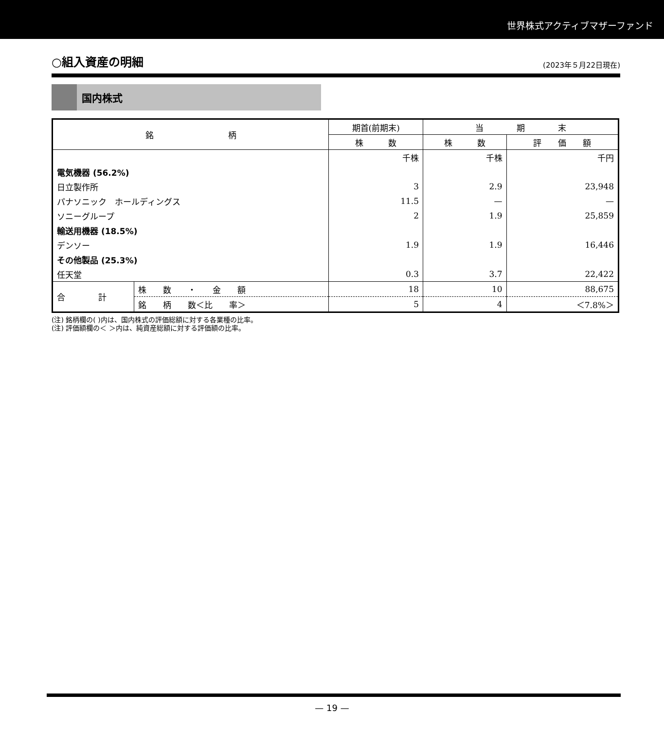世界株式アクティブマザーファンド
○組入資産の明細 (2023年５月22日現在)
国内株式
| 銘 柄 | | 期首(前期末) | 当 期 末 | |
| --- | --- | --- | --- | --- |
| | | 株 数 | 株 数 | 評 価 額 |
| | | 千株 | 千株 | 千円 |
| 電気機器 (56.2%) | | | | |
| 日立製作所 | | 3 | 2.9 | 23,948 |
| パナソニック ホールディングス | | 11.5 | — | — |
| ソニーグループ | | 2 | 1.9 | 25,859 |
| 輸送用機器 (18.5%) | | | | |
| デンソー | | 1.9 | 1.9 | 16,446 |
| その他製品 (25.3%) | | | | |
| 任天堂 | | 0.3 | 3.7 | 22,422 |
| 合 計 | 株 数 ・ 金 額 | 18 | 10 | 88,675 |
| | 銘 柄 数＜比 率＞ | 5 | 4 | ＜7.8%＞ |
(注) 銘柄欄の( )内は、国内株式の評価総額に対する各業種の比率。
(注) 評価額欄の＜ ＞内は、純資産総額に対する評価額の比率。
— 19 —